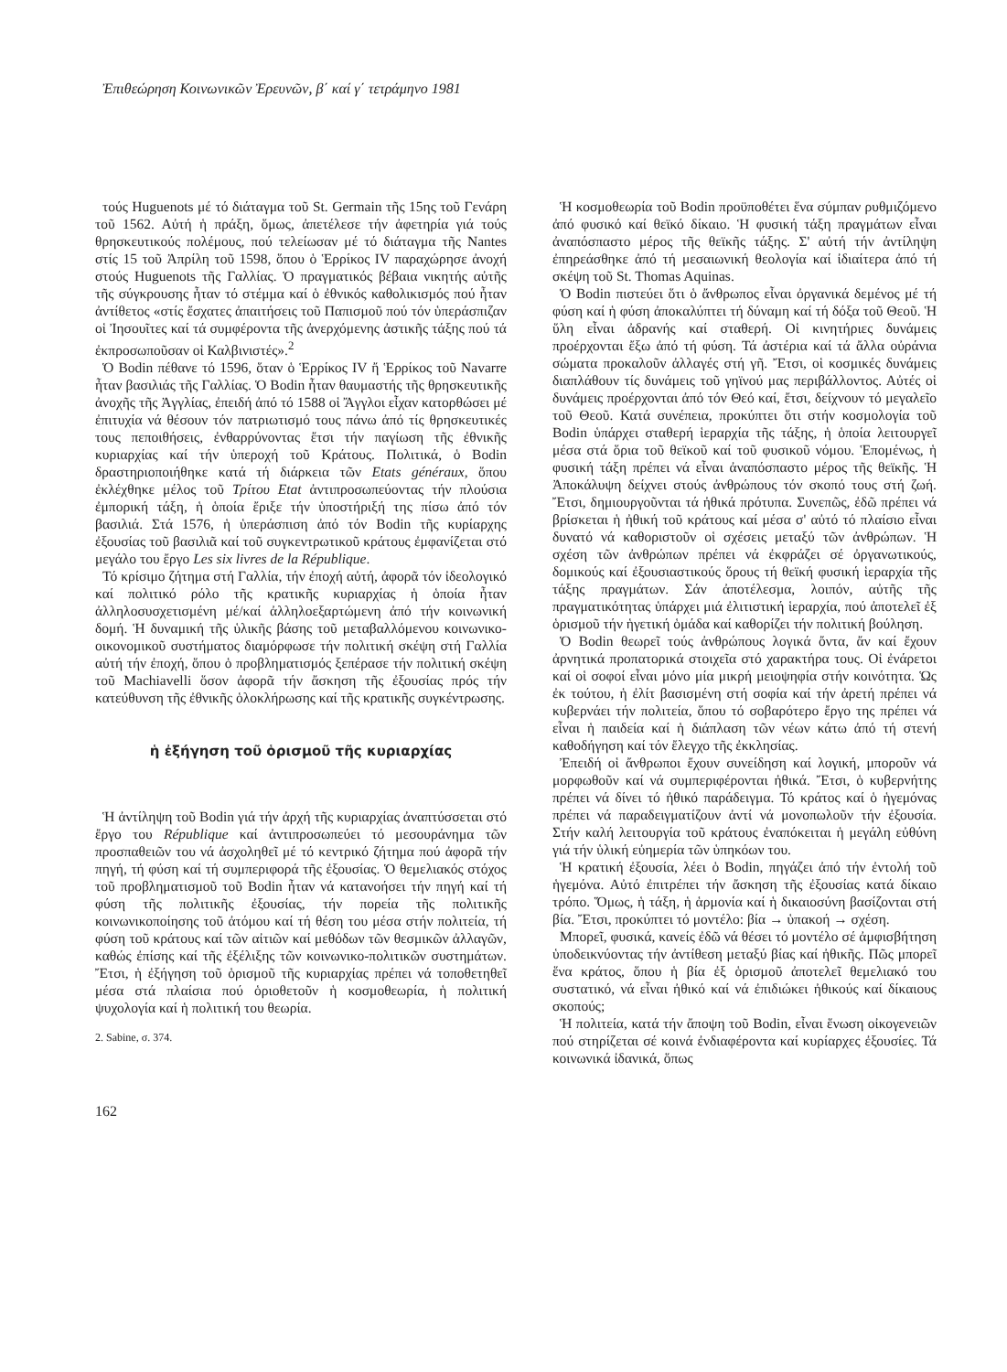Ἐπιθεώρηση Κοινωνικῶν Ἐρευνῶν, β΄ καί γ΄ τετράμηνο 1981
τούς Huguenots μέ τό διάταγμα τοῦ St. Germain τῆς 15ης τοῦ Γενάρη τοῦ 1562. Αὐτή ἡ πράξη, ὅμως, ἀπετέλεσε τήν ἀφετηρία γιά τούς θρησκευτικούς πολέμους, πού τελείωσαν μέ τό διάταγμα τῆς Nantes στίς 15 τοῦ Ἀπρίλη τοῦ 1598, ὅπου ὁ Ἑρρίκος IV παραχώρησε ἀνοχή στούς Huguenots τῆς Γαλλίας. Ὁ πραγματικός βέβαια νικητής αὐτῆς τῆς σύγκρουσης ἦταν τό στέμμα καί ὁ ἐθνικός καθολικισμός πού ἦταν ἀντίθετος «στίς ἔσχατες ἀπαιτήσεις τοῦ Παπισμοῦ πού τόν ὑπεράσπιζαν οἱ Ἰησουῖτες καί τά συμφέροντα τῆς ἀνερχόμενης ἀστικῆς τάξης πού τά ἐκπροσωποῦσαν οἱ Καλβινιστές».<sup>2</sup>
Ὁ Bodin πέθανε τό 1596, ὅταν ὁ Ἑρρίκος IV ἤ Ἑρρίκος τοῦ Navarre ἦταν βασιλιάς τῆς Γαλλίας. Ὁ Bodin ἦταν θαυμαστής τῆς θρησκευτικῆς ἀνοχῆς τῆς Ἀγγλίας, ἐπειδή ἀπό τό 1588 οἱ Ἄγγλοι εἶχαν κατορθώσει μέ ἐπιτυχία νά θέσουν τόν πατριωτισμό τους πάνω ἀπό τίς θρησκευτικές τους πεποιθήσεις, ἐνθαρρύνοντας ἔτσι τήν παγίωση τῆς ἐθνικῆς κυριαρχίας καί τήν ὑπεροχή τοῦ Κράτους. Πολιτικά, ὁ Bodin δραστηριοποιήθηκε κατά τή διάρκεια τῶν Etats généraux, ὅπου ἐκλέχθηκε μέλος τοῦ Τρίτου Etat ἀντιπροσωπεύοντας τήν πλούσια ἐμπορική τάξη, ἡ ὁποία ἔριξε τήν ὑποστήριξή της πίσω ἀπό τόν βασιλιά. Στά 1576, ἡ ὑπεράσπιση ἀπό τόν Bodin τῆς κυρίαρχης ἐξουσίας τοῦ βασιλιᾶ καί τοῦ συγκεντρωτικοῦ κράτους ἐμφανίζεται στό μεγάλο του ἔργο Les six livres de la République.
Τό κρίσιμο ζήτημα στή Γαλλία, τήν ἐποχή αὐτή, ἀφορᾶ τόν ἰδεολογικό καί πολιτικό ρόλο τῆς κρατικῆς κυριαρχίας ἡ ὁποία ἦταν ἀλληλοσυσχετισμένη μέ/καί ἀλληλοεξαρτώμενη ἀπό τήν κοινωνική δομή. Ἡ δυναμική τῆς ὑλικῆς βάσης τοῦ μεταβαλλόμενου κοινωνικο-οικονομικοῦ συστήματος διαμόρφωσε τήν πολιτική σκέψη στή Γαλλία αὐτή τήν ἐποχή, ὅπου ὁ προβληματισμός ξεπέρασε τήν πολιτική σκέψη τοῦ Machiavelli ὅσον ἀφορᾶ τήν ἄσκηση τῆς ἐξουσίας πρός τήν κατεύθυνση τῆς ἐθνικῆς ὁλοκλήρωσης καί τῆς κρατικῆς συγκέντρωσης.
ἡ ἐξήγηση τοῦ ὁρισμοῦ τῆς κυριαρχίας
Ἡ ἀντίληψη τοῦ Bodin γιά τήν ἀρχή τῆς κυριαρχίας ἀναπτύσσεται στό ἔργο του République καί ἀντιπροσωπεύει τό μεσουράνημα τῶν προσπαθειῶν του νά ἀσχοληθεῖ μέ τό κεντρικό ζήτημα πού ἀφορᾶ τήν πηγή, τή φύση καί τή συμπεριφορά τῆς ἐξουσίας. Ὁ θεμελιακός στόχος τοῦ προβληματισμοῦ τοῦ Bodin ἦταν νά κατανοήσει τήν πηγή καί τή φύση τῆς πολιτικῆς ἐξουσίας, τήν πορεία τῆς πολιτικῆς κοινωνικοποίησης τοῦ ἀτόμου καί τή θέση του μέσα στήν πολιτεία, τή φύση τοῦ κράτους καί τῶν αἰτιῶν καί μεθόδων τῶν θεσμικῶν ἀλλαγῶν, καθώς ἐπίσης καί τῆς ἐξέλιξης τῶν κοινωνικο-πολιτικῶν συστημάτων. Ἔτσι, ἡ ἐξήγηση τοῦ ὁρισμοῦ τῆς κυριαρχίας πρέπει νά τοποθετηθεῖ μέσα στά πλαίσια πού ὁριοθετοῦν ἡ κοσμοθεωρία, ἡ πολιτική ψυχολογία καί ἡ πολιτική του θεωρία.
2. Sabine, σ. 374.
Ἡ κοσμοθεωρία τοῦ Bodin προϋποθέτει ἕνα σύμπαν ρυθμιζόμενο ἀπό φυσικό καί θεϊκό δίκαιο. Ἡ φυσική τάξη πραγμάτων εἶναι ἀναπόσπαστο μέρος τῆς θεϊκῆς τάξης. Σ' αὐτή τήν ἀντίληψη ἐπηρεάσθηκε ἀπό τή μεσαιωνική θεολογία καί ἰδιαίτερα ἀπό τή σκέψη τοῦ St. Thomas Aquinas.
Ὁ Bodin πιστεύει ὅτι ὁ ἄνθρωπος εἶναι ὀργανικά δεμένος μέ τή φύση καί ἡ φύση ἀποκαλύπτει τή δύναμη καί τή δόξα τοῦ Θεοῦ. Ἡ ὕλη εἶναι ἀδρανής καί σταθερή. Οἱ κινητήριες δυνάμεις προέρχονται ἔξω ἀπό τή φύση. Τά ἀστέρια καί τά ἄλλα οὐράνια σώματα προκαλοῦν ἀλλαγές στή γῆ. Ἔτσι, οἱ κοσμικές δυνάμεις διαπλάθουν τίς δυνάμεις τοῦ γηϊνού μας περιβάλλοντος. Αὐτές οἱ δυνάμεις προέρχονται ἀπό τόν Θεό καί, ἔτσι, δείχνουν τό μεγαλεῖο τοῦ Θεοῦ. Κατά συνέπεια, προκύπτει ὅτι στήν κοσμολογία τοῦ Bodin ὑπάρχει σταθερή ἱεραρχία τῆς τάξης, ἡ ὁποία λειτουργεῖ μέσα στά ὅρια τοῦ θεϊκοῦ καί τοῦ φυσικοῦ νόμου. Ἑπομένως, ἡ φυσική τάξη πρέπει νά εἶναι ἀναπόσπαστο μέρος τῆς θεϊκῆς. Ἡ Ἀποκάλυψη δείχνει στούς ἀνθρώπους τόν σκοπό τους στή ζωή. Ἔτσι, δημιουργοῦνται τά ἠθικά πρότυπα. Συνεπῶς, ἐδῶ πρέπει νά βρίσκεται ἡ ἠθική τοῦ κράτους καί μέσα σ' αὐτό τό πλαίσιο εἶναι δυνατό νά καθοριστοῦν οἱ σχέσεις μεταξύ τῶν ἀνθρώπων. Ἡ σχέση τῶν ἀνθρώπων πρέπει νά ἐκφράζει σέ ὀργανωτικούς, δομικούς καί ἐξουσιαστικούς ὅρους τή θεϊκή φυσική ἱεραρχία τῆς τάξης πραγμάτων. Σάν ἀποτέλεσμα, λοιπόν, αὐτῆς τῆς πραγματικότητας ὑπάρχει μιά ἐλιτιστική ἱεραρχία, πού ἀποτελεῖ ἐξ ὁρισμοῦ τήν ἡγετική ὁμάδα καί καθορίζει τήν πολιτική βούληση.
Ὁ Bodin θεωρεῖ τούς ἀνθρώπους λογικά ὄντα, ἄν καί ἔχουν ἀρνητικά προπατορικά στοιχεῖα στό χαρακτήρα τους. Οἱ ἐνάρετοι καί οἱ σοφοί εἶναι μόνο μία μικρή μειοψηφία στήν κοινότητα. Ὡς ἐκ τούτου, ἡ ἐλίτ βασισμένη στή σοφία καί τήν ἀρετή πρέπει νά κυβερνάει τήν πολιτεία, ὅπου τό σοβαρότερο ἔργο της πρέπει νά εἶναι ἡ παιδεία καί ἡ διάπλαση τῶν νέων κάτω ἀπό τή στενή καθοδήγηση καί τόν ἔλεγχο τῆς ἐκκλησίας.
Ἐπειδή οἱ ἄνθρωποι ἔχουν συνείδηση καί λογική, μποροῦν νά μορφωθοῦν καί νά συμπεριφέρονται ἠθικά. Ἔτσι, ὁ κυβερνήτης πρέπει νά δίνει τό ἠθικό παράδειγμα. Τό κράτος καί ὁ ἡγεμόνας πρέπει νά παραδειγματίζουν ἀντί νά μονοπωλοῦν τήν ἐξουσία. Στήν καλή λειτουργία τοῦ κράτους ἐναπόκειται ἡ μεγάλη εὐθύνη γιά τήν ὑλική εὐημερία τῶν ὑπηκόων του.
Ἡ κρατική ἐξουσία, λέει ὁ Bodin, πηγάζει ἀπό τήν ἐντολή τοῦ ἡγεμόνα. Αὐτό ἐπιτρέπει τήν ἄσκηση τῆς ἐξουσίας κατά δίκαιο τρόπο. Ὅμως, ἡ τάξη, ἡ ἁρμονία καί ἡ δικαιοσύνη βασίζονται στή βία. Ἔτσι, προκύπτει τό μοντέλο: βία → ὑπακοή → σχέση.
Μπορεῖ, φυσικά, κανείς ἐδῶ νά θέσει τό μοντέλο σέ ἀμφισβήτηση ὑποδεικνύοντας τήν ἀντίθεση μεταξύ βίας καί ἠθικῆς. Πῶς μπορεῖ ἕνα κράτος, ὅπου ἡ βία ἐξ ὁρισμοῦ ἀποτελεῖ θεμελιακό του συστατικό, νά εἶναι ἠθικό καί νά ἐπιδιώκει ἠθικούς καί δίκαιους σκοπούς;
Ἡ πολιτεία, κατά τήν ἄποψη τοῦ Bodin, εἶναι ἕνωση οἰκογενειῶν πού στηρίζεται σέ κοινά ἐνδιαφέροντα καί κυρίαρχες ἐξουσίες. Τά κοινωνικά ἰδανικά, ὅπως
162